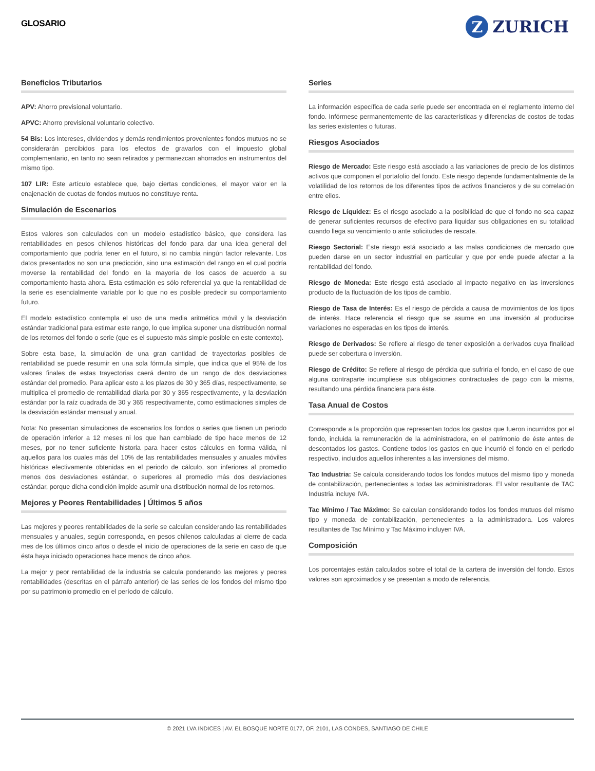GLOSARIO
Z
ZURICH
Beneficios Tributarios
APV: Ahorro previsional voluntario.
APVC: Ahorro previsional voluntario colectivo.
54 Bis: Los intereses, dividendos y demás rendimientos provenientes fondos mutuos no se considerarán percibidos para los efectos de gravarlos con el impuesto global complementario, en tanto no sean retirados y permanezcan ahorrados en instrumentos del mismo tipo.
107 LIR: Este artículo establece que, bajo ciertas condiciones, el mayor valor en la enajenación de cuotas de fondos mutuos no constituye renta.
Simulación de Escenarios
Estos valores son calculados con un modelo estadístico básico, que considera las rentabilidades en pesos chilenos históricas del fondo para dar una idea general del comportamiento que podría tener en el futuro, si no cambia ningún factor relevante. Los datos presentados no son una predicción, sino una estimación del rango en el cual podría moverse la rentabilidad del fondo en la mayoría de los casos de acuerdo a su comportamiento hasta ahora. Esta estimación es sólo referencial ya que la rentabilidad de la serie es esencialmente variable por lo que no es posible predecir su comportamiento futuro.
El modelo estadístico contempla el uso de una media aritmética móvil y la desviación estándar tradicional para estimar este rango, lo que implica suponer una distribución normal de los retornos del fondo o serie (que es el supuesto más simple posible en este contexto).
Sobre esta base, la simulación de una gran cantidad de trayectorias posibles de rentabilidad se puede resumir en una sola fórmula simple, que indica que el 95% de los valores finales de estas trayectorias caerá dentro de un rango de dos desviaciones estándar del promedio. Para aplicar esto a los plazos de 30 y 365 días, respectivamente, se multiplica el promedio de rentabilidad diaria por 30 y 365 respectivamente, y la desviación estándar por la raíz cuadrada de 30 y 365 respectivamente, como estimaciones simples de la desviación estándar mensual y anual.
Nota: No presentan simulaciones de escenarios los fondos o series que tienen un periodo de operación inferior a 12 meses ni los que han cambiado de tipo hace menos de 12 meses, por no tener suficiente historia para hacer estos cálculos en forma válida, ni aquellos para los cuales más del 10% de las rentabilidades mensuales y anuales móviles históricas efectivamente obtenidas en el periodo de cálculo, son inferiores al promedio menos dos desviaciones estándar, o superiores al promedio más dos desviaciones estándar, porque dicha condición impide asumir una distribución normal de los retornos.
Mejores y Peores Rentabilidades | Últimos 5 años
Las mejores y peores rentabilidades de la serie se calculan considerando las rentabilidades mensuales y anuales, según corresponda, en pesos chilenos calculadas al cierre de cada mes de los últimos cinco años o desde el inicio de operaciones de la serie en caso de que ésta haya iniciado operaciones hace menos de cinco años.
La mejor y peor rentabilidad de la industria se calcula ponderando las mejores y peores rentabilidades (descritas en el párrafo anterior) de las series de los fondos del mismo tipo por su patrimonio promedio en el período de cálculo.
Series
La información específica de cada serie puede ser encontrada en el reglamento interno del fondo. Infórmese permanentemente de las características y diferencias de costos de todas las series existentes o futuras.
Riesgos Asociados
Riesgo de Mercado: Este riesgo está asociado a las variaciones de precio de los distintos activos que componen el portafolio del fondo. Este riesgo depende fundamentalmente de la volatilidad de los retornos de los diferentes tipos de activos financieros y de su correlación entre ellos.
Riesgo de Líquidez: Es el riesgo asociado a la posibilidad de que el fondo no sea capaz de generar suficientes recursos de efectivo para liquidar sus obligaciones en su totalidad cuando llega su vencimiento o ante solicitudes de rescate.
Riesgo Sectorial: Este riesgo está asociado a las malas condiciones de mercado que pueden darse en un sector industrial en particular y que por ende puede afectar a la rentabilidad del fondo.
Riesgo de Moneda: Este riesgo está asociado al impacto negativo en las inversiones producto de la fluctuación de los tipos de cambio.
Riesgo de Tasa de Interés: Es el riesgo de pérdida a causa de movimientos de los tipos de interés. Hace referencia el riesgo que se asume en una inversión al producirse variaciones no esperadas en los tipos de interés.
Riesgo de Derivados: Se refiere al riesgo de tener exposición a derivados cuya finalidad puede ser cobertura o inversión.
Riesgo de Crédito: Se refiere al riesgo de pérdida que sufriría el fondo, en el caso de que alguna contraparte incumpliese sus obligaciones contractuales de pago con la misma, resultando una pérdida financiera para éste.
Tasa Anual de Costos
Corresponde a la proporción que representan todos los gastos que fueron incurridos por el fondo, incluida la remuneración de la administradora, en el patrimonio de éste antes de descontados los gastos. Contiene todos los gastos en que incurrió el fondo en el periodo respectivo, incluidos aquellos inherentes a las inversiones del mismo.
Tac Industria: Se calcula considerando todos los fondos mutuos del mismo tipo y moneda de contabilización, pertenecientes a todas las administradoras. El valor resultante de TAC Industria incluye IVA.
Tac Mínimo / Tac Máximo: Se calculan considerando todos los fondos mutuos del mismo tipo y moneda de contabilización, pertenecientes a la administradora. Los valores resultantes de Tac Mínimo y Tac Máximo incluyen IVA.
Composición
Los porcentajes están calculados sobre el total de la cartera de inversión del fondo. Estos valores son aproximados y se presentan a modo de referencia.
© 2021 LVA INDICES | AV. EL BOSQUE NORTE 0177, OF. 2101, LAS CONDES, SANTIAGO DE CHILE